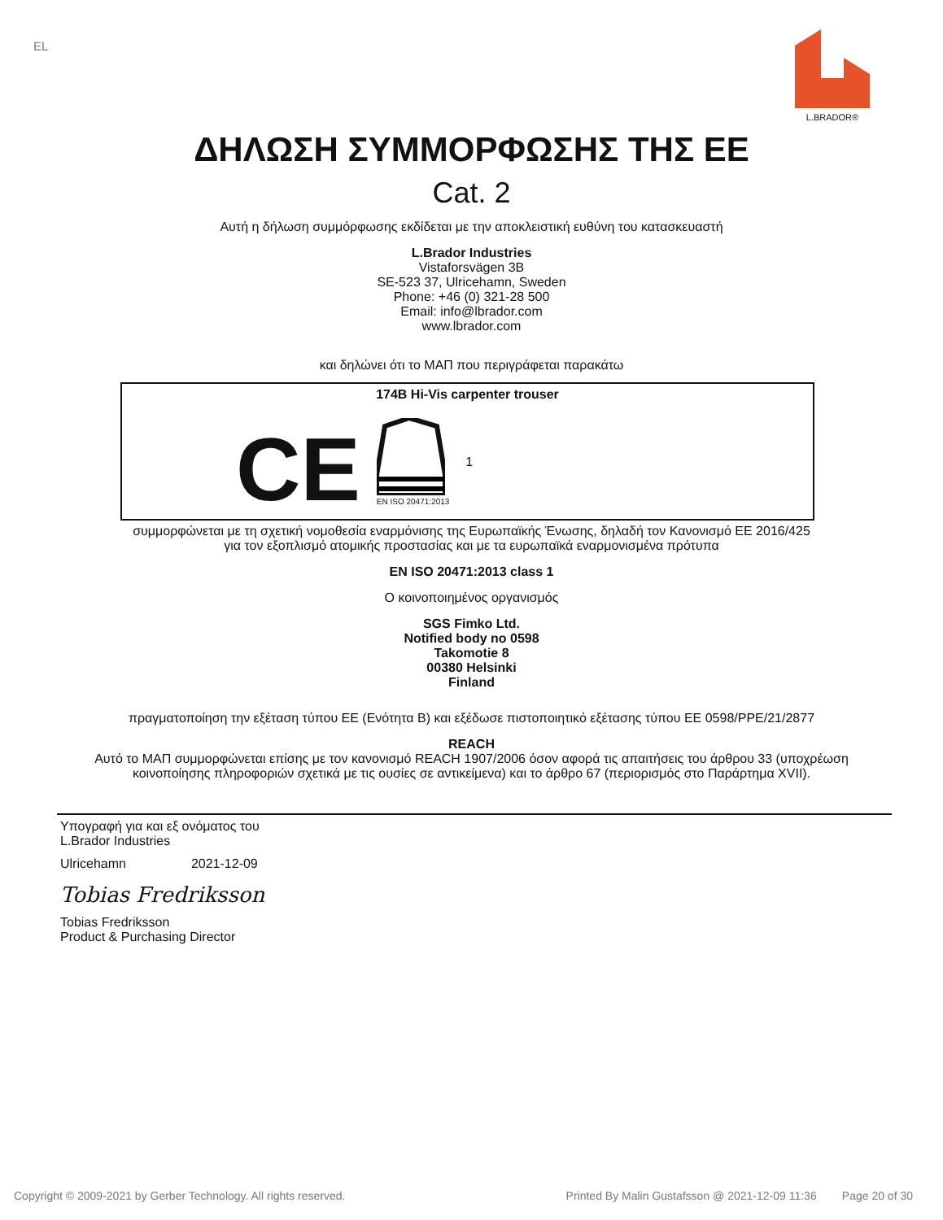EL
L.BRADOR®
ΔΗΛΩΣΗ ΣΥΜΜΟΡΦΩΣΗΣ ΤΗΣ ΕΕ
Cat. 2
Αυτή η δήλωση συμμόρφωσης εκδίδεται με την αποκλειστική ευθύνη του κατασκευαστή
L.Brador Industries
Vistaforsvägen 3B
SE-523 37, Ulricehamn, Sweden
Phone: +46 (0) 321-28 500
Email: info@lbrador.com
www.lbrador.com
και δηλώνει ότι το ΜΑΠ που περιγράφεται παρακάτω
174B Hi-Vis carpenter trouser
CE
EN ISO 20471:2013
1
συμμορφώνεται με τη σχετική νομοθεσία εναρμόνισης της Ευρωπαϊκής Ένωσης, δηλαδή τον Κανονισμό ΕΕ 2016/425
για τον εξοπλισμό ατομικής προστασίας και με τα ευρωπαϊκά εναρμονισμένα πρότυπα
EN ISO 20471:2013 class 1
Ο κοινοποιημένος οργανισμός
SGS Fimko Ltd.
Notified body no 0598
Takomotie 8
00380 Helsinki
Finland
πραγματοποίηση την εξέταση τύπου ΕΕ (Ενότητα Β) και εξέδωσε πιστοποιητικό εξέτασης τύπου ΕΕ 0598/PPE/21/2877
REACH
Αυτό το ΜΑΠ συμμορφώνεται επίσης με τον κανονισμό REACH 1907/2006 όσον αφορά τις απαιτήσεις του άρθρου 33 (υποχρέωση
κοινοποίησης πληροφοριών σχετικά με τις ουσίες σε αντικείμενα) και το άρθρο 67 (περιορισμός στο Παράρτημα XVII).
Υπογραφή για και εξ ονόματος του
L.Brador Industries
Ulricehamn 2021-12-09
Tobias Fredriksson
Tobias Fredriksson
Product & Purchasing Director
Copyright © 2009-2021 by Gerber Technology. All rights reserved. Printed By Malin Gustafsson @ 2021-12-09 11:36 Page 20 of 30